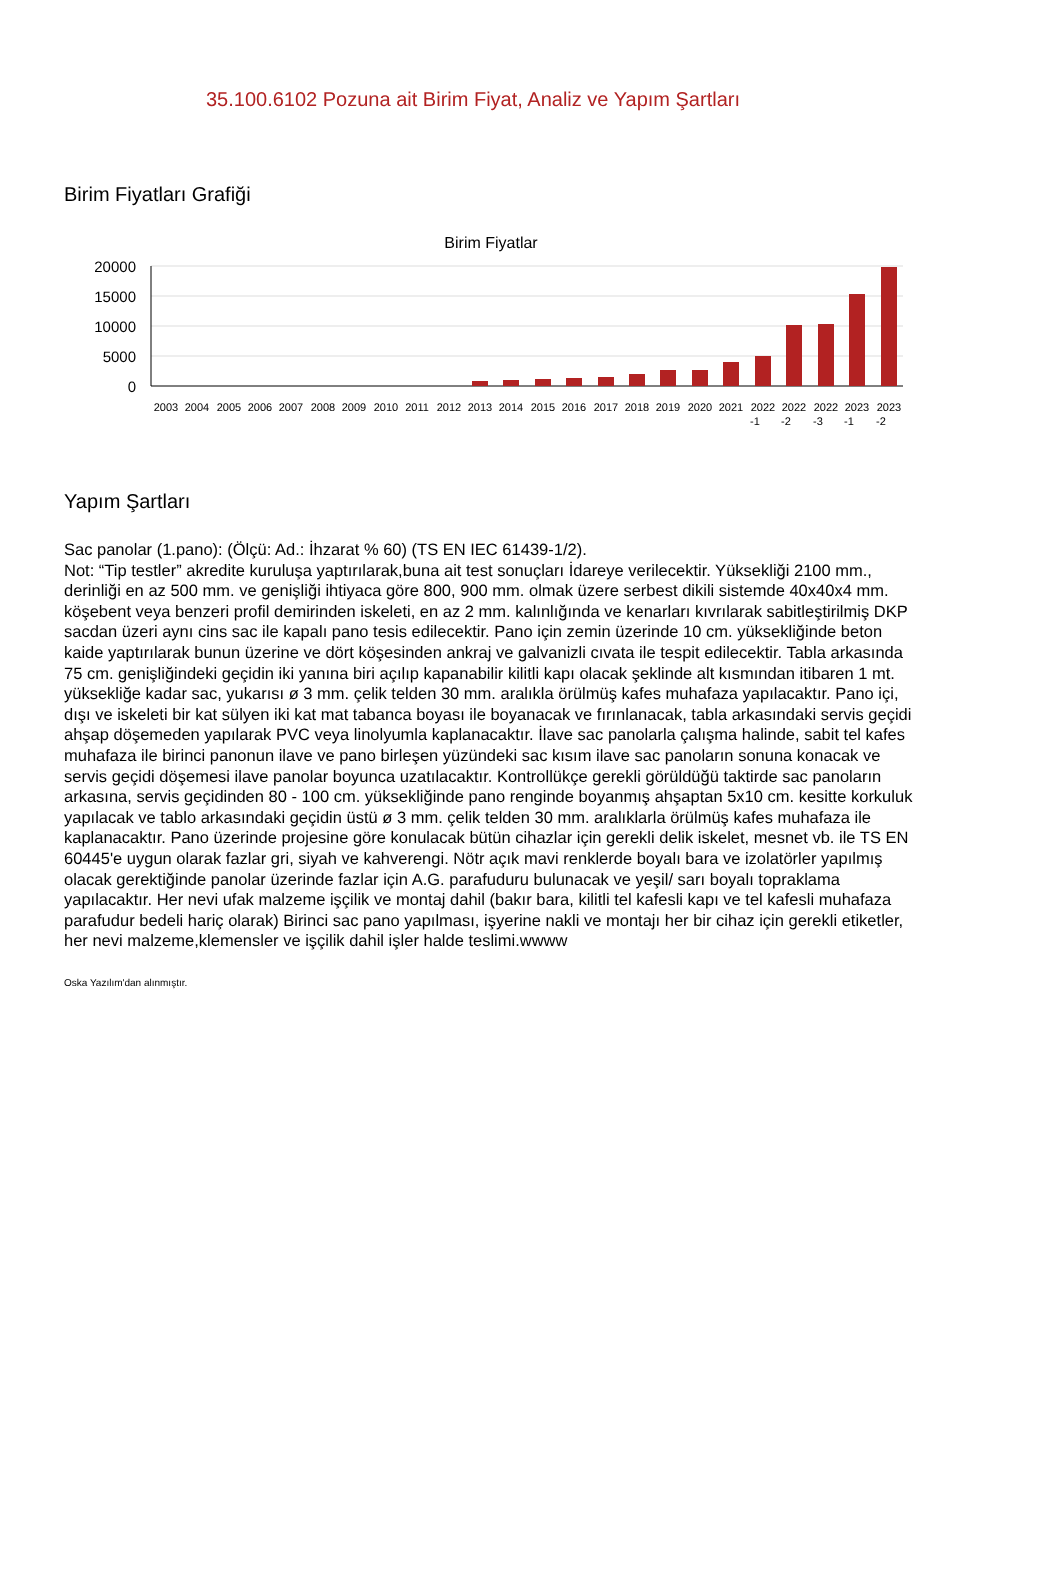35.100.6102 Pozuna ait Birim Fiyat, Analiz ve Yapım Şartları
Birim Fiyatları Grafiği
Birim Fiyatlar
20000
15000
10000
5000
0
2003
2004
2005
2006
2007
2008
2009
2010
2011
2012
2013
2014
2015
2016
2017
2018
2019
2020
2021
2022
2022
2022
2023
2023
-1
-2
-3
-1
-2
Yapım Şartları
Sac panolar (1.pano): (Ölçü: Ad.: İhzarat % 60) (TS EN IEC 61439-1/2).
Not: “Tip testler” akredite kuruluşa yaptırılarak,buna ait test sonuçları İdareye verilecektir. Yüksekliği 2100 mm., derinliği en az 500 mm. ve genişliği ihtiyaca göre 800, 900 mm. olmak üzere serbest dikili sistemde 40x40x4 mm. köşebent veya benzeri profil demirinden iskeleti, en az 2 mm. kalınlığında ve kenarları kıvrılarak sabitleştirilmiş DKP sacdan üzeri aynı cins sac ile kapalı pano tesis edilecektir. Pano için zemin üzerinde 10 cm. yüksekliğinde beton kaide yaptırılarak bunun üzerine ve dört köşesinden ankraj ve galvanizli cıvata ile tespit edilecektir. Tabla arkasında 75 cm. genişliğindeki geçidin iki yanına biri açılıp kapanabilir kilitli kapı olacak şeklinde alt kısmından itibaren 1 mt. yüksekliğe kadar sac, yukarısı ø 3 mm. çelik telden 30 mm. aralıkla örülmüş kafes muhafaza yapılacaktır. Pano içi, dışı ve iskeleti bir kat sülyen iki kat mat tabanca boyası ile boyanacak ve fırınlanacak, tabla arkasındaki servis geçidi ahşap döşemeden yapılarak PVC veya linolyumla kaplanacaktır. İlave sac panolarla çalışma halinde, sabit tel kafes muhafaza ile birinci panonun ilave ve pano birleşen yüzündeki sac kısım ilave sac panoların sonuna konacak ve servis geçidi döşemesi ilave panolar boyunca uzatılacaktır. Kontrollükçe gerekli görüldüğü taktirde sac panoların arkasına, servis geçidinden 80 - 100 cm. yüksekliğinde pano renginde boyanmış ahşaptan 5x10 cm. kesitte korkuluk yapılacak ve tablo arkasındaki geçidin üstü ø 3 mm. çelik telden 30 mm. aralıklarla örülmüş kafes muhafaza ile kaplanacaktır. Pano üzerinde projesine göre konulacak bütün cihazlar için gerekli delik iskelet, mesnet vb. ile TS EN 60445'e uygun olarak fazlar gri, siyah ve kahverengi. Nötr açık mavi renklerde boyalı bara ve izolatörler yapılmış olacak gerektiğinde panolar üzerinde fazlar için A.G. parafuduru bulunacak ve yeşil/ sarı boyalı topraklama yapılacaktır. Her nevi ufak malzeme işçilik ve montaj dahil (bakır bara, kilitli tel kafesli kapı ve tel kafesli muhafaza parafudur bedeli hariç olarak) Birinci sac pano yapılması, işyerine nakli ve montajı her bir cihaz için gerekli etiketler, her nevi malzeme,klemensler ve işçilik dahil işler halde teslimi.wwww
Oska Yazılım'dan alınmıştır.